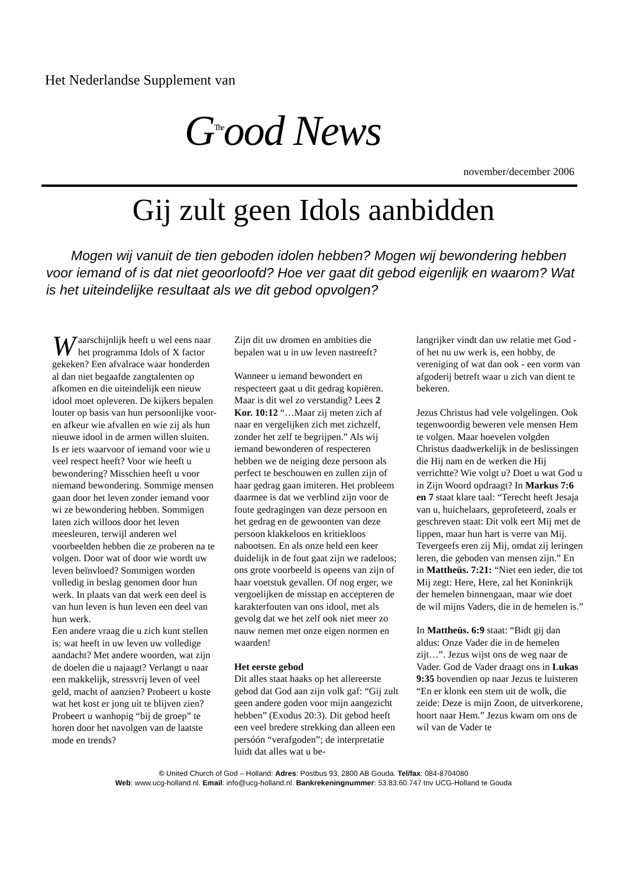Het Nederlandse Supplement van
G<sup>The</sup>ood News
november/december 2006
Gij zult geen Idols aanbidden
Mogen wij vanuit de tien geboden idolen hebben? Mogen wij bewondering hebben voor iemand of is dat niet geoorloofd? Hoe ver gaat dit gebod eigenlijk en waarom? Wat is het uiteindelijke resultaat als we dit gebod opvolgen?
Waarschijnlijk heeft u wel eens naar het programma Idols of X factor gekeken? Een afvalrace waar honderden al dan niet begaafde zangtalenten op afkomen en die uiteindelijk een nieuw idool moet opleveren. De kijkers bepalen louter op basis van hun persoonlijke voor- en afkeur wie afvallen en wie zij als hun nieuwe idool in de armen willen sluiten.
Is er iets waarvoor of iemand voor wie u veel respect heeft? Voor wie heeft u bewondering? Misschien heeft u voor niemand bewondering. Sommige mensen gaan door het leven zonder iemand voor wi ze bewondering hebben. Sommigen laten zich willoos door het leven meesleuren, terwijl anderen wel voorbeelden hebben die ze proberen na te volgen. Door wat of door wie wordt uw leven beïnvloed? Sommigen worden volledig in beslag genomen door hun werk. In plaats van dat werk een deel is van hun leven is hun leven een deel van hun werk.
Een andere vraag die u zich kunt stellen is: wat heeft in uw leven uw volledige aandacht? Met andere woorden, wat zijn de doelen die u najaagt? Verlangt u naar een makkelijk, stressvrij leven of veel geld, macht of aanzien? Probeert u koste wat het kost er jong uit te blijven zien? Probeert u wanhopig “bij de groep” te horen door het navolgen van de laatste mode en trends?
Zijn dit uw dromen en ambities die bepalen wat u in uw leven nastreeft?
Wanneer u iemand bewondert en respecteert gaat u dit gedrag kopiëren. Maar is dit wel zo verstandig? Lees 2 Kor. 10:12 “…Maar zij meten zich af naar en vergelijken zich met zichzelf, zonder het zelf te begrijpen.” Als wij iemand bewonderen of respecteren hebben we de neiging deze persoon als perfect te beschouwen en zullen zijn of haar gedrag gaan imiteren. Het probleem daarmee is dat we verblind zijn voor de foute gedragingen van deze persoon en het gedrag en de gewoonten van deze persoon klakkeloos en kritiekloos nabootsen. En als onze held een keer duidelijk in de fout gaat zijn we radeloos; ons grote voorbeeld is opeens van zijn of haar voetstuk gevallen. Of nog erger, we vergoelijken de misstap en accepteren de karakterfouten van ons idool, met als gevolg dat we het zelf ook niet meer zo nauw nemen met onze eigen normen en waarden!
Het eerste gebod
Dit alles staat haaks op het allereerste gebod dat God aan zijn volk gaf: “Gij zult geen andere goden voor mijn aangezicht hebben” (Exodus 20:3). Dit gebod heeft een veel bredere strekking dan alleen een persóón “verafgoden”; de interpretatie luidt dat alles wat u be-
langrijker vindt dan uw relatie met God - of het nu uw werk is, een hobby, de vereniging of wat dan ook - een vorm van afgoderij betreft waar u zich van dient te bekeren.
Jezus Christus had vele volgelingen. Ook tegenwoordig beweren vele mensen Hem te volgen. Maar hoevelen volgden Christus daadwerkelijk in de beslissingen die Hij nam en de werken die Hij verrichtte? Wie volgt u? Doet u wat God u in Zijn Woord opdraagt? In Markus 7:6 en 7 staat klare taal: “Terecht heeft Jesaja van u, huichelaars, geprofeteerd, zoals er geschreven staat: Dit volk eert Mij met de lippen, maar hun hart is verre van Mij. Tevergeefs eren zij Mij, omdat zij leringen leren, die geboden van mensen zijn.” En in Mattheüs. 7:21: “Niet een ieder, die tot Mij zegt: Here, Here, zal het Koninkrijk der hemelen binnengaan, maar wie doet de wil mijns Vaders, die in de hemelen is.”
In Mattheüs. 6:9 staat: “Bidt gij dan aldus: Onze Vader die in de hemelen zijt…”. Jezus wijst ons de weg naar de Vader. God de Vader draagt ons in Lukas 9:35 bovendien op naar Jezus te luisteren “En er klonk een stem uit de wolk, die zeide: Deze is mijn Zoon, de uitverkorene, hoort naar Hem.” Jezus kwam om ons de wil van de Vader te
© United Church of God – Holland: Adres: Postbus 93, 2800 AB Gouda. Tel/fax: 084-8704080
Web: www.ucg-holland.nl. Email: info@ucg-holland.nl. Bankrekeningnummer: 53.83.60.747 tnv UCG-Holland te Gouda